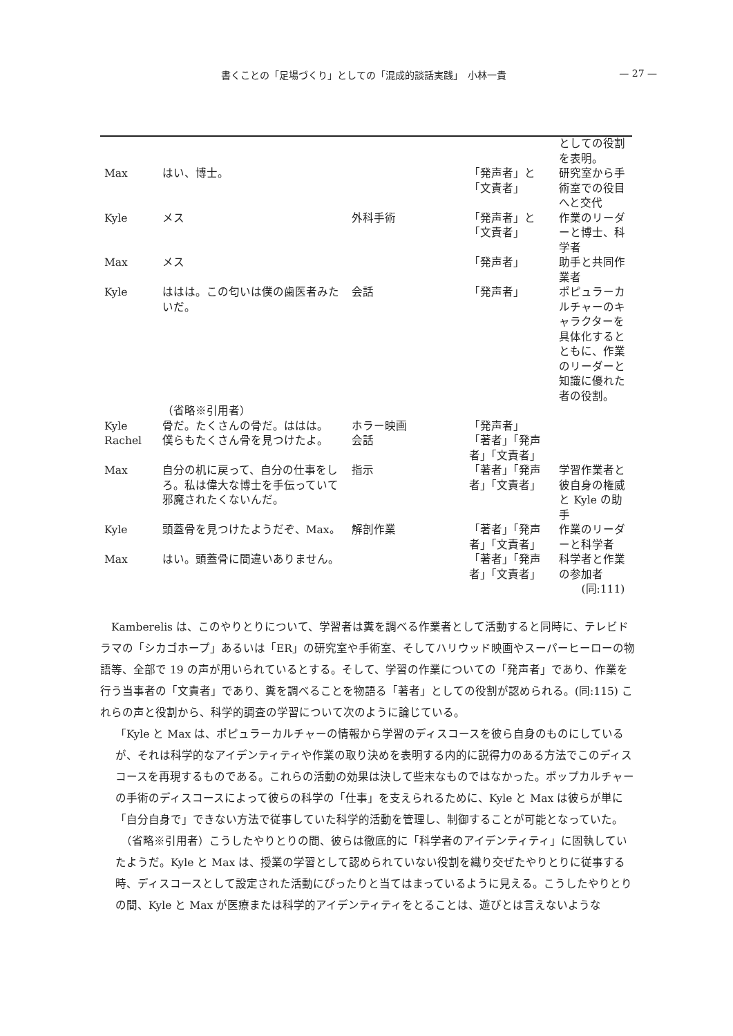書くことの「足場づくり」としての「混成的談話実践」　小林一貴 — 27 —
| | | | | としての役割を表明。 |
| Max | はい、博士。 | | 「発声者」と「文責者」 | 研究室から手術室での役目へと交代 |
| Kyle | メス | 外科手術 | 「発声者」と「文責者」 | 作業のリーダーと博士、科学者 |
| Max | メス | | 「発声者」 | 助手と共同作業者 |
| Kyle | ははは。この匂いは僕の歯医者みたいだ。 | 会話 | 「発声者」 | ポピュラーカルチャーのキャラクターを具体化するとともに、作業のリーダーと知識に優れた者の役割。 |
| | （省略※引用者） | | | |
| Kyle | 骨だ。たくさんの骨だ。ははは。 | ホラー映画 | 「発声者」 | |
| Rachel | 僕らもたくさん骨を見つけたよ。 | 会話 | 「著者」「発声者」「文責者」 | |
| Max | 自分の机に戻って、自分の仕事をしろ。私は偉大な博士を手伝っていて邪魔されたくないんだ。 | 指示 | 「著者」「発声者」「文責者」 | 学習作業者と彼自身の権威と Kyle の助手 |
| Kyle | 頭蓋骨を見つけたようだぞ、Max。 | 解剖作業 | 「著者」「発声者」「文責者」 | 作業のリーダーと科学者 |
| Max | はい。頭蓋骨に間違いありません。 | | 「著者」「発声者」「文責者」 | 科学者と作業の参加者 (同:111) |
　Kamberelis は、このやりとりについて、学習者は糞を調べる作業者として活動すると同時に、テレビドラマの「シカゴホープ」あるいは「ER」の研究室や手術室、そしてハリウッド映画やスーパーヒーローの物語等、全部で 19 の声が用いられているとする。そして、学習の作業についての「発声者」であり、作業を行う当事者の「文責者」であり、糞を調べることを物語る「著者」としての役割が認められる。(同:115) これらの声と役割から、科学的調査の学習について次のように論じている。
「Kyle と Max は、ポピュラーカルチャーの情報から学習のディスコースを彼ら自身のものにしているが、それは科学的なアイデンティティや作業の取り決めを表明する内的に説得力のある方法でこのディスコースを再現するものである。これらの活動の効果は決して些末なものではなかった。ポップカルチャーの手術のディスコースによって彼らの科学の「仕事」を支えられるために、Kyle と Max は彼らが単に「自分自身で」できない方法で従事していた科学的活動を管理し、制御することが可能となっていた。
　（省略※引用者）こうしたやりとりの間、彼らは徹底的に「科学者のアイデンティティ」に固執していたようだ。Kyle と Max は、授業の学習として認められていない役割を織り交ぜたやりとりに従事する時、ディスコースとして設定された活動にぴったりと当てはまっているように見える。こうしたやりとりの間、Kyle と Max が医療または科学的アイデンティティをとることは、遊びとは言えないような